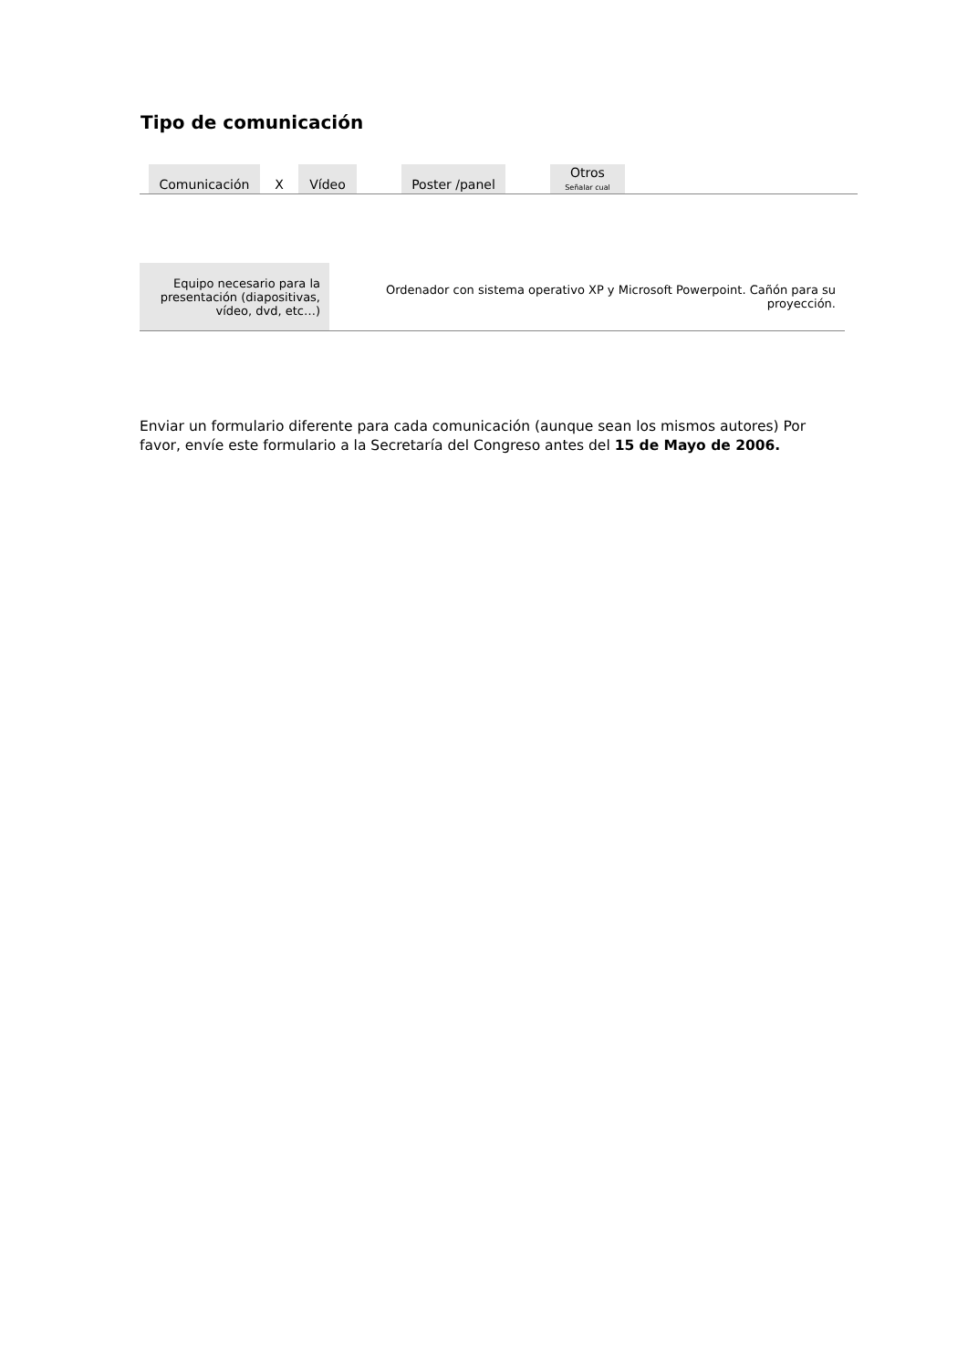Tipo de comunicación
| | Comunicación | X | Vídeo | | Poster /panel | | Otros Señalar cual | |
| Equipo necesario para la presentación (diapositivas, vídeo, dvd, etc…) | Ordenador con sistema operativo XP y Microsoft Powerpoint. Cañón para su proyección. |
Enviar un formulario diferente para cada comunicación (aunque sean los mismos autores) Por favor, envíe este formulario a la Secretaría del Congreso antes del 15 de Mayo de 2006.